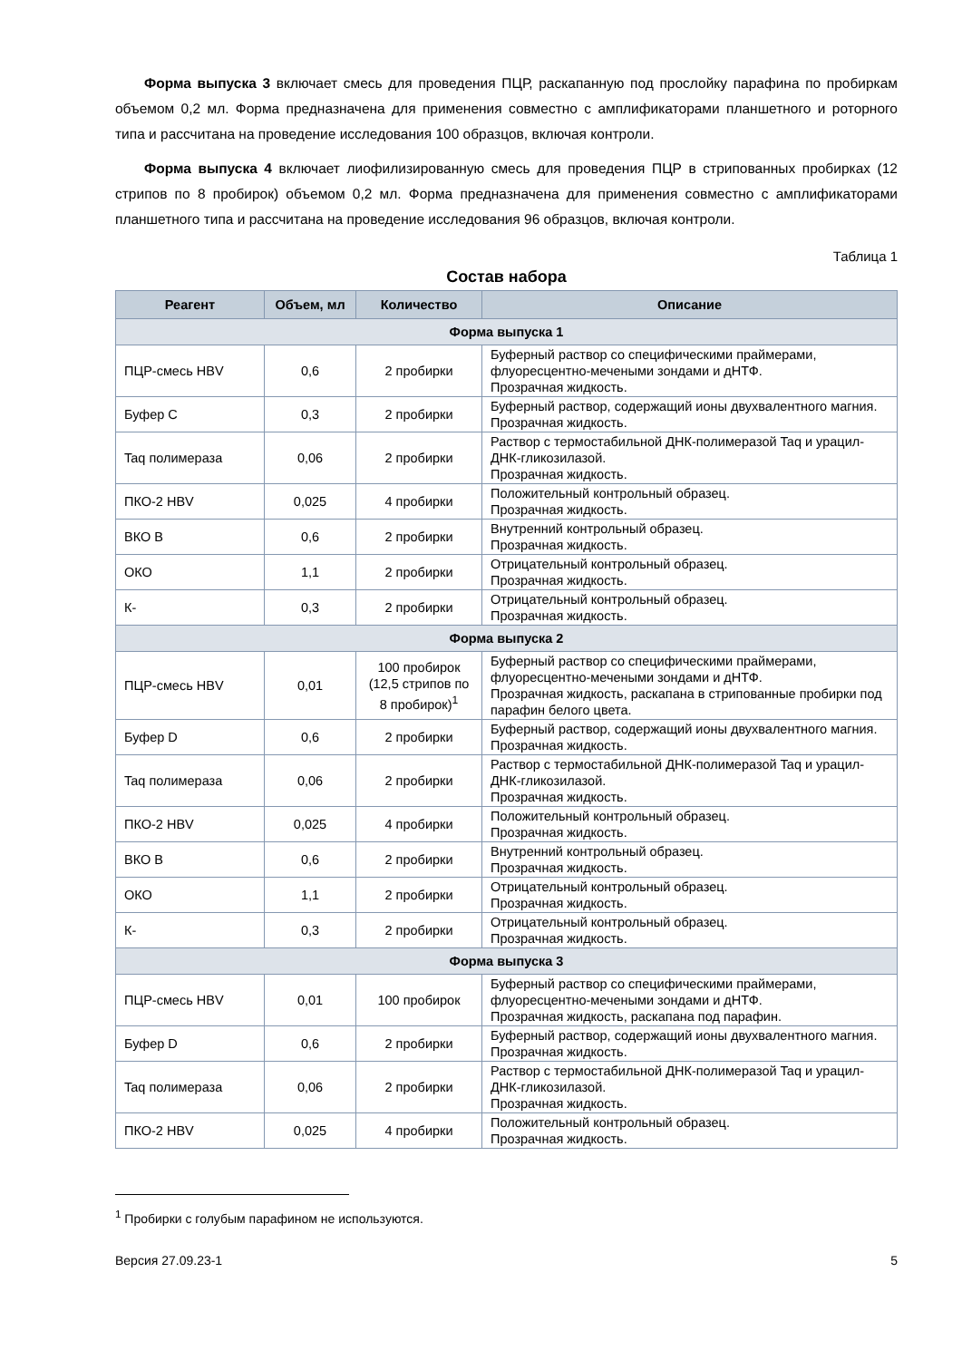Форма выпуска 3 включает смесь для проведения ПЦР, раскапанную под прослойку парафина по пробиркам объемом 0,2 мл. Форма предназначена для применения совместно с амплификаторами планшетного и роторного типа и рассчитана на проведение исследования 100 образцов, включая контроли.
Форма выпуска 4 включает лиофилизированную смесь для проведения ПЦР в стрипованных пробирках (12 стрипов по 8 пробирок) объемом 0,2 мл. Форма предназначена для применения совместно с амплификаторами планшетного типа и рассчитана на проведение исследования 96 образцов, включая контроли.
Таблица 1
Состав набора
| Реагент | Объем, мл | Количество | Описание |
| --- | --- | --- | --- |
| Форма выпуска 1 | | | |
| ПЦР-смесь HBV | 0,6 | 2 пробирки | Буферный раствор со специфическими праймерами, флуоресцентно-мечеными зондами и дНТФ. Прозрачная жидкость. |
| Буфер C | 0,3 | 2 пробирки | Буферный раствор, содержащий ионы двухвалентного магния. Прозрачная жидкость. |
| Taq полимераза | 0,06 | 2 пробирки | Раствор с термостабильной ДНК-полимеразой Taq и урацил-ДНК-гликозилазой. Прозрачная жидкость. |
| ПКО-2 HBV | 0,025 | 4 пробирки | Положительный контрольный образец. Прозрачная жидкость. |
| ВКО B | 0,6 | 2 пробирки | Внутренний контрольный образец. Прозрачная жидкость. |
| ОКО | 1,1 | 2 пробирки | Отрицательный контрольный образец. Прозрачная жидкость. |
| К- | 0,3 | 2 пробирки | Отрицательный контрольный образец. Прозрачная жидкость. |
| Форма выпуска 2 | | | |
| ПЦР-смесь HBV | 0,01 | 100 пробирок (12,5 стрипов по 8 пробирок)<sup>1</sup> | Буферный раствор со специфическими праймерами, флуоресцентно-мечеными зондами и дНТФ. Прозрачная жидкость, раскапана в стрипованные пробирки под парафин белого цвета. |
| Буфер D | 0,6 | 2 пробирки | Буферный раствор, содержащий ионы двухвалентного магния. Прозрачная жидкость. |
| Taq полимераза | 0,06 | 2 пробирки | Раствор с термостабильной ДНК-полимеразой Taq и урацил-ДНК-гликозилазой. Прозрачная жидкость. |
| ПКО-2 HBV | 0,025 | 4 пробирки | Положительный контрольный образец. Прозрачная жидкость. |
| ВКО B | 0,6 | 2 пробирки | Внутренний контрольный образец. Прозрачная жидкость. |
| ОКО | 1,1 | 2 пробирки | Отрицательный контрольный образец. Прозрачная жидкость. |
| К- | 0,3 | 2 пробирки | Отрицательный контрольный образец. Прозрачная жидкость. |
| Форма выпуска 3 | | | |
| ПЦР-смесь HBV | 0,01 | 100 пробирок | Буферный раствор со специфическими праймерами, флуоресцентно-мечеными зондами и дНТФ. Прозрачная жидкость, раскапана под парафин. |
| Буфер D | 0,6 | 2 пробирки | Буферный раствор, содержащий ионы двухвалентного магния. Прозрачная жидкость. |
| Taq полимераза | 0,06 | 2 пробирки | Раствор с термостабильной ДНК-полимеразой Taq и урацил-ДНК-гликозилазой. Прозрачная жидкость. |
| ПКО-2 HBV | 0,025 | 4 пробирки | Положительный контрольный образец. Прозрачная жидкость. |
<sup>1</sup> Пробирки с голубым парафином не используются.
Версия 27.09.23-1 5